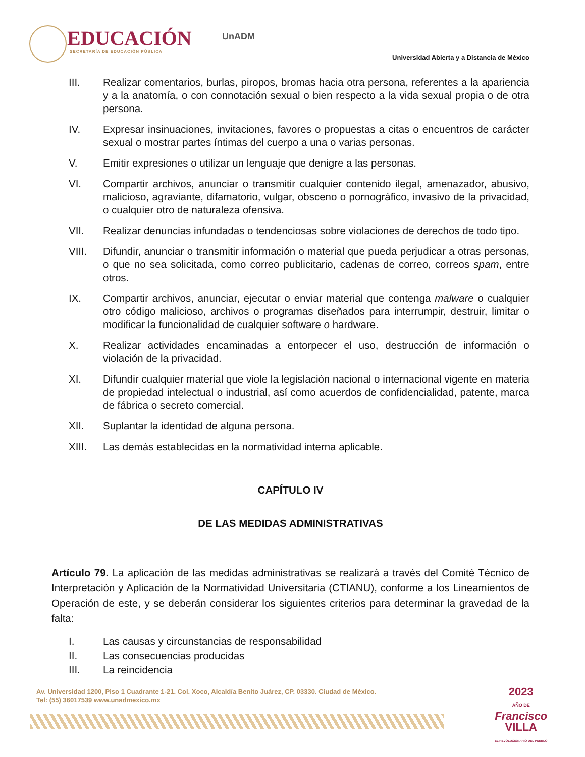EDUCACIÓN
SECRETARÍA DE EDUCACIÓN PÚBLICA
UnADM
Universidad Abierta y a Distancia de México
III. Realizar comentarios, burlas, piropos, bromas hacia otra persona, referentes a la apariencia y a la anatomía, o con connotación sexual o bien respecto a la vida sexual propia o de otra persona.
IV. Expresar insinuaciones, invitaciones, favores o propuestas a citas o encuentros de carácter sexual o mostrar partes íntimas del cuerpo a una o varias personas.
V. Emitir expresiones o utilizar un lenguaje que denigre a las personas.
VI. Compartir archivos, anunciar o transmitir cualquier contenido ilegal, amenazador, abusivo, malicioso, agraviante, difamatorio, vulgar, obsceno o pornográfico, invasivo de la privacidad, o cualquier otro de naturaleza ofensiva.
VII. Realizar denuncias infundadas o tendenciosas sobre violaciones de derechos de todo tipo.
VIII. Difundir, anunciar o transmitir información o material que pueda perjudicar a otras personas, o que no sea solicitada, como correo publicitario, cadenas de correo, correos spam, entre otros.
IX. Compartir archivos, anunciar, ejecutar o enviar material que contenga malware o cualquier otro código malicioso, archivos o programas diseñados para interrumpir, destruir, limitar o modificar la funcionalidad de cualquier software o hardware.
X. Realizar actividades encaminadas a entorpecer el uso, destrucción de información o violación de la privacidad.
XI. Difundir cualquier material que viole la legislación nacional o internacional vigente en materia de propiedad intelectual o industrial, así como acuerdos de confidencialidad, patente, marca de fábrica o secreto comercial.
XII. Suplantar la identidad de alguna persona.
XIII. Las demás establecidas en la normatividad interna aplicable.
CAPÍTULO IV
DE LAS MEDIDAS ADMINISTRATIVAS
Artículo 79. La aplicación de las medidas administrativas se realizará a través del Comité Técnico de Interpretación y Aplicación de la Normatividad Universitaria (CTIANU), conforme a los Lineamientos de Operación de este, y se deberán considerar los siguientes criterios para determinar la gravedad de la falta:
I. Las causas y circunstancias de responsabilidad
II. Las consecuencias producidas
III. La reincidencia
Av. Universidad 1200, Piso 1 Cuadrante 1-21. Col. Xoco, Alcaldía Benito Juárez, CP. 03330. Ciudad de México.
Tel: (55) 36017539 www.unadmexico.mx
2023
AÑO DE
Francisco
VILLA
EL REVOLUCIONARIO DEL PUEBLO